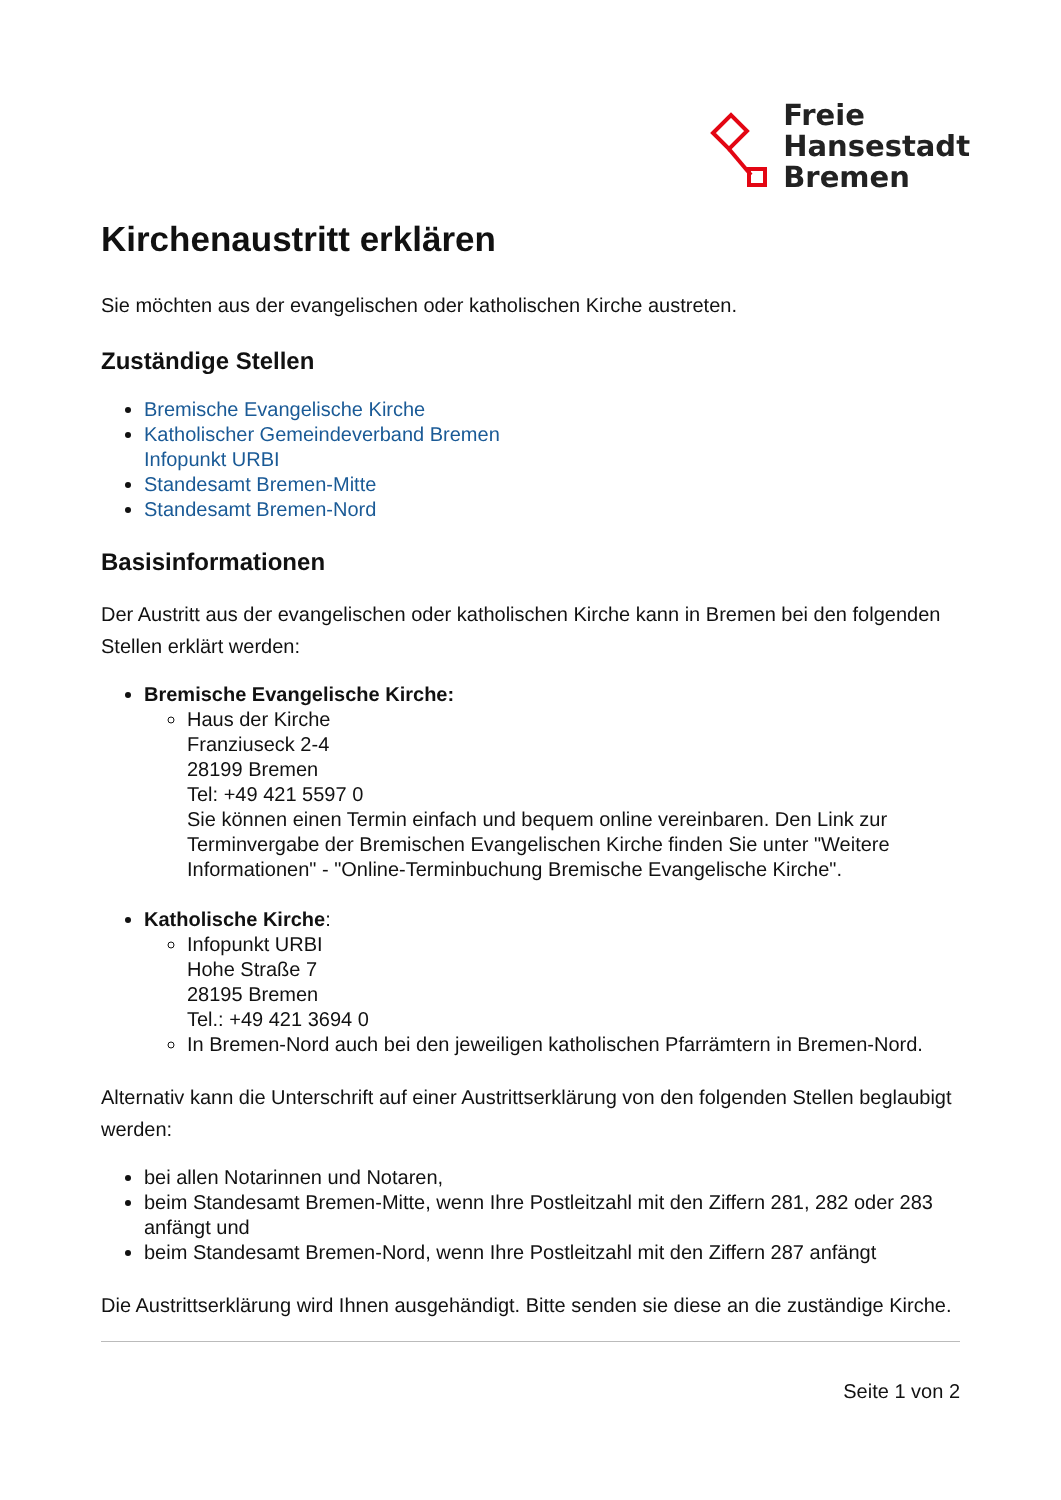Freie
Hansestadt
Bremen
Kirchenaustritt erklären
Sie möchten aus der evangelischen oder katholischen Kirche austreten.
Zuständige Stellen
Bremische Evangelische Kirche
Katholischer Gemeindeverband Bremen
Infopunkt URBI
Standesamt Bremen-Mitte
Standesamt Bremen-Nord
Basisinformationen
Der Austritt aus der evangelischen oder katholischen Kirche kann in Bremen bei den folgenden Stellen erklärt werden:
Bremische Evangelische Kirche:
Haus der Kirche
Franziuseck 2-4
28199 Bremen
Tel: +49 421 5597 0
Sie können einen Termin einfach und bequem online vereinbaren. Den Link zur Terminvergabe der Bremischen Evangelischen Kirche finden Sie unter "Weitere Informationen" - "Online-Terminbuchung Bremische Evangelische Kirche".
Katholische Kirche:
Infopunkt URBI
Hohe Straße 7
28195 Bremen
Tel.: +49 421 3694 0
In Bremen-Nord auch bei den jeweiligen katholischen Pfarrämtern in Bremen-Nord.
Alternativ kann die Unterschrift auf einer Austrittserklärung von den folgenden Stellen beglaubigt werden:
bei allen Notarinnen und Notaren,
beim Standesamt Bremen-Mitte, wenn Ihre Postleitzahl mit den Ziffern 281, 282 oder 283 anfängt und
beim Standesamt Bremen-Nord, wenn Ihre Postleitzahl mit den Ziffern 287 anfängt
Die Austrittserklärung wird Ihnen ausgehändigt. Bitte senden sie diese an die zuständige Kirche.
Seite 1 von 2